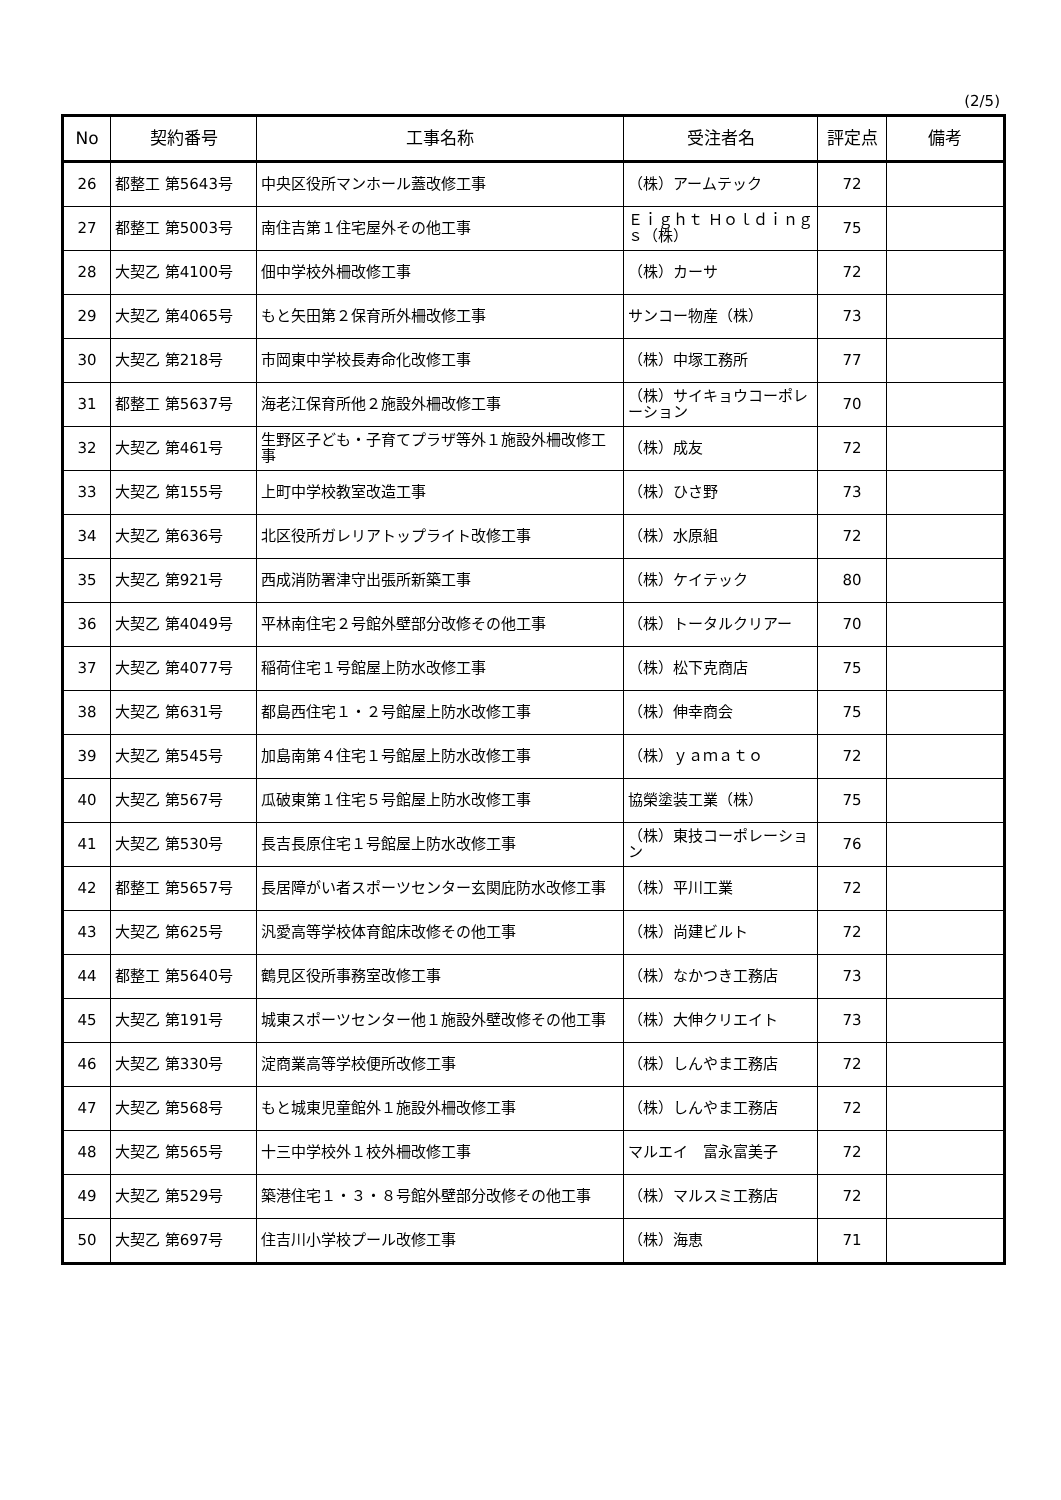(2/5)
| No | 契約番号 | 工事名称 | 受注者名 | 評定点 | 備考 |
| --- | --- | --- | --- | --- | --- |
| 26 | 都整工 第5643号 | 中央区役所マンホール蓋改修工事 | （株）アームテック | 72 | |
| 27 | 都整工 第5003号 | 南住吉第１住宅屋外その他工事 | Ｅｉｇｈｔ Ｈｏｌｄｉｎｇｓ（株） | 75 | |
| 28 | 大契乙 第4100号 | 佃中学校外柵改修工事 | （株）カーサ | 72 | |
| 29 | 大契乙 第4065号 | もと矢田第２保育所外柵改修工事 | サンコー物産（株） | 73 | |
| 30 | 大契乙 第218号 | 市岡東中学校長寿命化改修工事 | （株）中塚工務所 | 77 | |
| 31 | 都整工 第5637号 | 海老江保育所他２施設外柵改修工事 | （株）サイキョウコーポレーション | 70 | |
| 32 | 大契乙 第461号 | 生野区子ども・子育てプラザ等外１施設外柵改修工事 | （株）成友 | 72 | |
| 33 | 大契乙 第155号 | 上町中学校教室改造工事 | （株）ひさ野 | 73 | |
| 34 | 大契乙 第636号 | 北区役所ガレリアトップライト改修工事 | （株）水原組 | 72 | |
| 35 | 大契乙 第921号 | 西成消防署津守出張所新築工事 | （株）ケイテック | 80 | |
| 36 | 大契乙 第4049号 | 平林南住宅２号館外壁部分改修その他工事 | （株）トータルクリアー | 70 | |
| 37 | 大契乙 第4077号 | 稲荷住宅１号館屋上防水改修工事 | （株）松下克商店 | 75 | |
| 38 | 大契乙 第631号 | 都島西住宅１・２号館屋上防水改修工事 | （株）伸幸商会 | 75 | |
| 39 | 大契乙 第545号 | 加島南第４住宅１号館屋上防水改修工事 | （株）ｙａｍａｔｏ | 72 | |
| 40 | 大契乙 第567号 | 瓜破東第１住宅５号館屋上防水改修工事 | 協榮塗装工業（株） | 75 | |
| 41 | 大契乙 第530号 | 長吉長原住宅１号館屋上防水改修工事 | （株）東技コーポレーション | 76 | |
| 42 | 都整工 第5657号 | 長居障がい者スポーツセンター玄関庇防水改修工事 | （株）平川工業 | 72 | |
| 43 | 大契乙 第625号 | 汎愛高等学校体育館床改修その他工事 | （株）尚建ビルト | 72 | |
| 44 | 都整工 第5640号 | 鶴見区役所事務室改修工事 | （株）なかつき工務店 | 73 | |
| 45 | 大契乙 第191号 | 城東スポーツセンター他１施設外壁改修その他工事 | （株）大伸クリエイト | 73 | |
| 46 | 大契乙 第330号 | 淀商業高等学校便所改修工事 | （株）しんやま工務店 | 72 | |
| 47 | 大契乙 第568号 | もと城東児童館外１施設外柵改修工事 | （株）しんやま工務店 | 72 | |
| 48 | 大契乙 第565号 | 十三中学校外１校外柵改修工事 | マルエイ 富永富美子 | 72 | |
| 49 | 大契乙 第529号 | 築港住宅１・３・８号館外壁部分改修その他工事 | （株）マルスミ工務店 | 72 | |
| 50 | 大契乙 第697号 | 住吉川小学校プール改修工事 | （株）海恵 | 71 | |